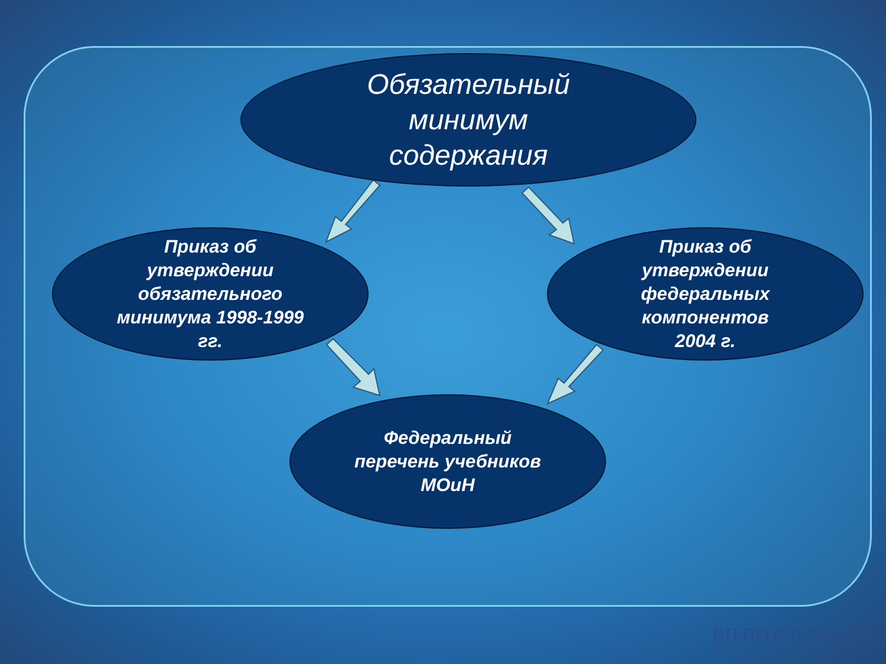Обязательный
минимум
содержания
Приказ об
утверждении
обязательного
минимума 1998-1999
гг.
Приказ об
утверждении
федеральных
компонентов
2004 г.
Федеральный
перечень учебников
МОиН
ИП ПРОСВЕЩЕНИЕ
ИЗДАТЕЛЬСТВО